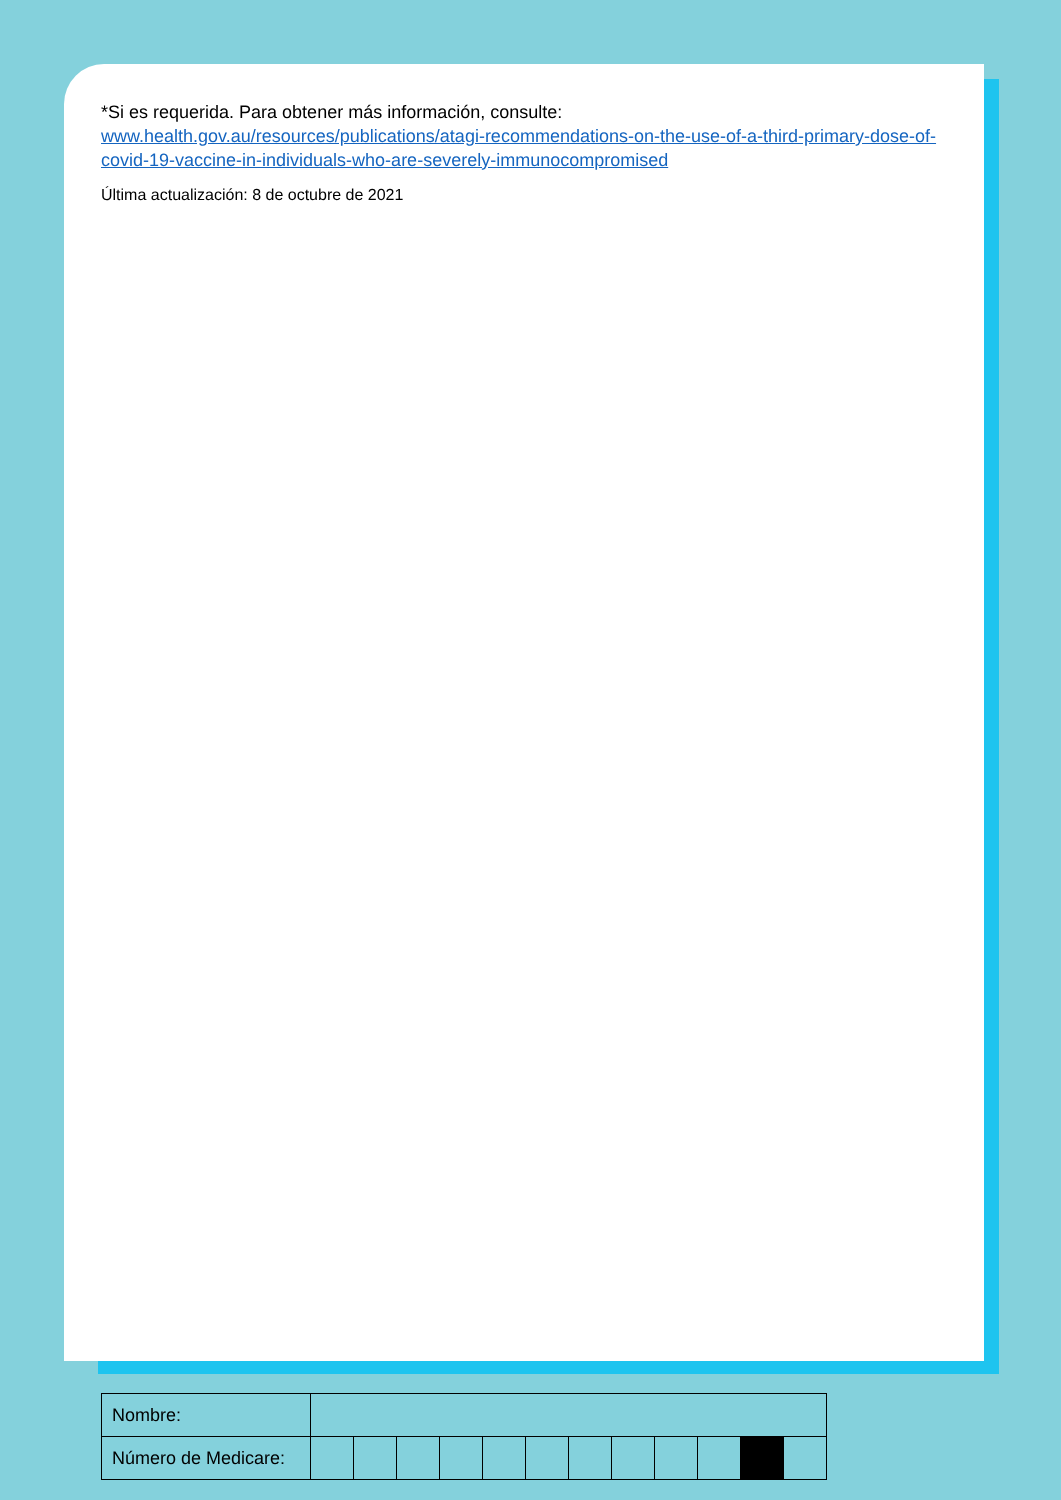*Si es requerida. Para obtener más información, consulte:
www.health.gov.au/resources/publications/atagi-recommendations-on-the-use-of-a-third-primary-dose-of-covid-19-vaccine-in-individuals-who-are-severely-immunocompromised
Última actualización: 8 de octubre de 2021
| Nombre: | | | | | | | | | | | | |
| Número de Medicare: | | | | | | | | | | | | |